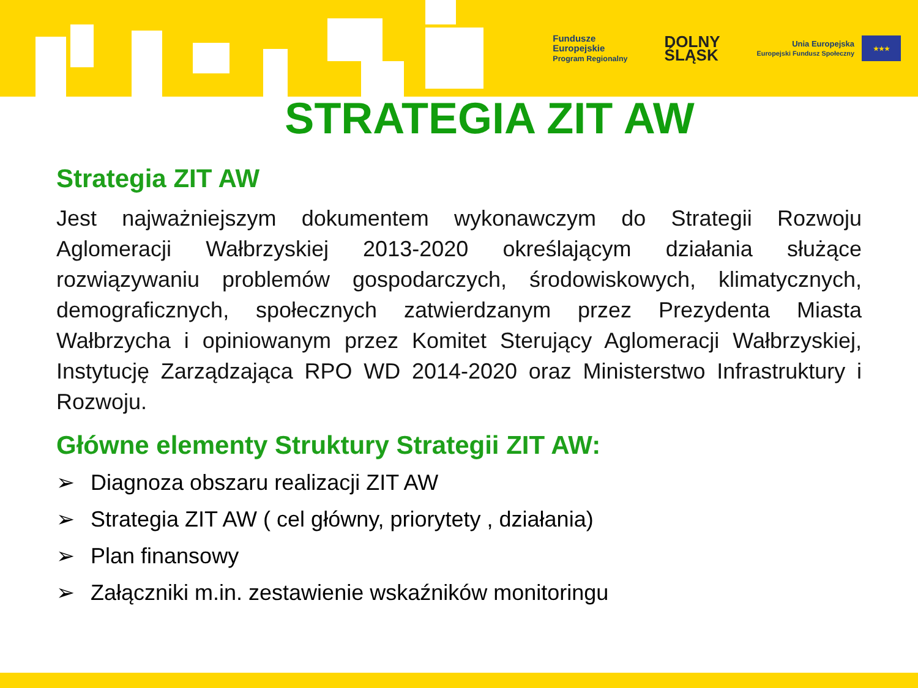Fundusze
Europejskie
Program Regionalny
DOLNY
ŚLĄSK
Unia Europejska
Europejski Fundusz Społeczny
★★★
STRATEGIA ZIT AW
Strategia ZIT AW
Jest najważniejszym dokumentem wykonawczym do Strategii Rozwoju Aglomeracji Wałbrzyskiej 2013-2020 określającym działania służące rozwiązywaniu problemów gospodarczych, środowiskowych, klimatycznych, demograficznych, społecznych zatwierdzanym przez Prezydenta Miasta Wałbrzycha i opiniowanym przez Komitet Sterujący Aglomeracji Wałbrzyskiej, Instytucję Zarządzająca RPO WD 2014-2020 oraz Ministerstwo Infrastruktury i Rozwoju.
Główne elementy Struktury Strategii ZIT AW:
➢ Diagnoza obszaru realizacji ZIT AW
➢ Strategia ZIT AW ( cel główny, priorytety , działania)
➢ Plan finansowy
➢ Załączniki m.in. zestawienie wskaźników monitoringu